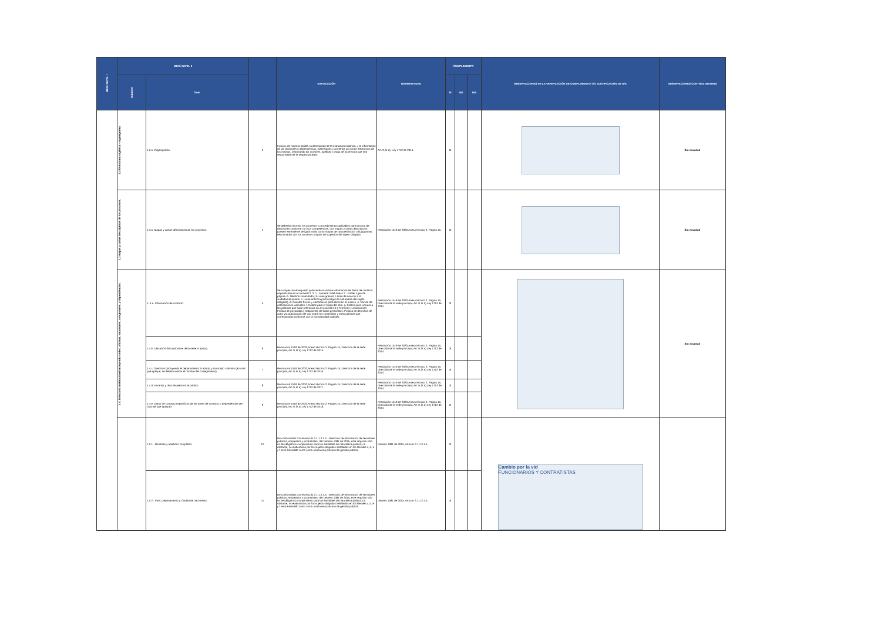| MENÚ NIVEL I | MENÚ NIVEL II | | | EXPLICACIÓN | NORMATIVIDAD | CUMPLIMIENTO | | | OBSERVACIONES DE LA VERIFICACIÓN DE CUMPLIMIENTO Y/O JUSTIFICACIÓN DE N/A | OBSERVACIONES CONTROL INTERNO |
| --- | --- | --- | --- | --- | --- | --- | --- | --- | --- | --- |
| | Subnivel | Ítem | | | | SI | NO | N/A | | |
| | 1.2 Estructura orgánica - organigrama. | 1.2.a. Organigrama. | 3 | Incluirá, de manera legible, la descripción de la estructura orgánica, y la información de las divisiones o dependencias, extensiones y al menos un correo electrónico de los mismos, informando los nombres, apellido y cargo de la persona que sea responsable de la respectiva área. | Art. 9, lit a), Ley 1712 de 2014. | X | | | | Sin novedad |
| | 1.3 Mapas y cartas descriptivas de los procesos. | 1.3.a. Mapas y cartas descriptivas de los procesos. | 4 | Se deberán informar los procesos y procedimientos aplicables para la toma de decisiones conforme con sus competencias. Los mapas y cartas descriptivos pueden entenderse de igual modo como mapas de caracterización o flujogramas relacionados con los procesos propios de la gestión del sujeto obligado. | Resolución 1519 de 2020,Anexo técnico 2, Pagina 15. | X | | | | Sin novedad |
| | 1.4. Directorio Institucional incluyendo sedes, oficinas, sucursales, o regionales, y dependencias. | 1..4.a. Información de contacto. | 5 | Se cumple con el requisito publicando la misma información de datos de contacto especificada en el numeral 2. 2. 1 , numeral 4 del Anexo 2 - Footer o pie de página-:a. Teléfono conmutador, b.Línea gratuita o línea de servicio a la ciudadanía/usuario, c. Línea anticorrupción (según la naturaleza del sujeto obligado), d. Canales físicos y electrónicos para atención al público, e. Correo de notificaciones judiciales, f. Enlace para el mapa del sitio, g. Enlace para vincular a las políticas que hace referencia en el numeral 2.3 ( Términos y condiciones, Política de privacidad y tratamiento de datos personales, Política de derechos de autor y/o autorización de uso sobre los contenidos y otras políticas que correspondan conforme con la normatividad vigente). | Resolución 1519 de 2020,Anexo técnico 2, Pagina 15, Dirección de la sede principal, Art. 9, lit a) Ley 1712 de 2014 | X | | | | Sin novedad |
| | | 1.4.b. Ubicación física (nombre de la sede si aplica). | 6 | Resolución 1519 de 2020,Anexo técnico 2, Pagina 15, Dirección de la sede principal, Art. 9, lit a) Ley 1712 de 2015. | Resolución 1519 de 2020,Anexo técnico 2, Pagina 15, Dirección de la sede principal, Art. 9, lit a) Ley 1712 de 2014. | X | | | | |
| | | 1.4.c. Dirección (incluyendo el departamento si aplica) y municipio o distrito (en caso que aplique, se deberá indicar el nombre del corregimiento). | 7 | Resolución 1519 de 2020,Anexo técnico 2, Pagina 15, Dirección de la sede principal, Art. 9, lit a) Ley 1712 de 2016. | Resolución 1519 de 2020,Anexo técnico 2, Pagina 15, Dirección de la sede principal, Art. 9, lit a) Ley 1712 de 2014 | X | | | | |
| | | 1.4.d. Horarios y días de atención al público. | 8 | Resolución 1519 de 2020,Anexo técnico 2, Pagina 15, Dirección de la sede principal, Art. 9, lit a) Ley 1712 de 2017. | Resolución 1519 de 2020,Anexo técnico 2, Pagina 15, Dirección de la sede principal, Art. 9, lit a) Ley 1712 de 2014. | X | | | | |
| | | 1.4.e. Datos de contacto específicos de las áreas de contacto o dependencias (en caso de que aplique). | 9 | Resolución 1519 de 2020,Anexo técnico 2, Pagina 15, Dirección de la sede principal, Art. 9, lit a) Ley 1712 de 2018. | Resolución 1519 de 2020,Anexo técnico 2, Pagina 15, Dirección de la sede principal, Art. 9, lit a) Ley 1712 de 2014. | X | | | | |
| | | 1.5.1 . Nombres y apellidos completos. | 10 | De conformidad con el Artículo 2.1.1.2.1.5. -Directorio de Información de servidores públicos, empleados y contratistas- del Decreto 1081 de 2015, este requisito sólo es de obligatorio cumplimiento para las entidades de naturaleza pública; no obstante, su elaboración por los sujetos obligados señalados en los literales c, d, e y f será entendido como como una buena práctica de gestión pública. | Decreto 1081 de 2015, Artículo 2.1.1.2.1.5. | X | | | Cambio por la vid FUNCIONARIOS Y CONTRATISTAS | |
| | | 1.5.2 . País, Departamento y Ciudad de nacimiento. | 11 | De conformidad con el Artículo 2.1.1.2.1.5. -Directorio de Información de servidores públicos, empleados y contratistas- del Decreto 1081 de 2015, este requisito sólo es de obligatorio cumplimiento para las entidades de naturaleza pública; no obstante, su elaboración por los sujetos obligados señalados en los literales c, d, e y f será entendido como como una buena práctica de gestión pública. | Decreto 1081 de 2015, Artículo 2.1.1.2.1.5. | X | | | | |